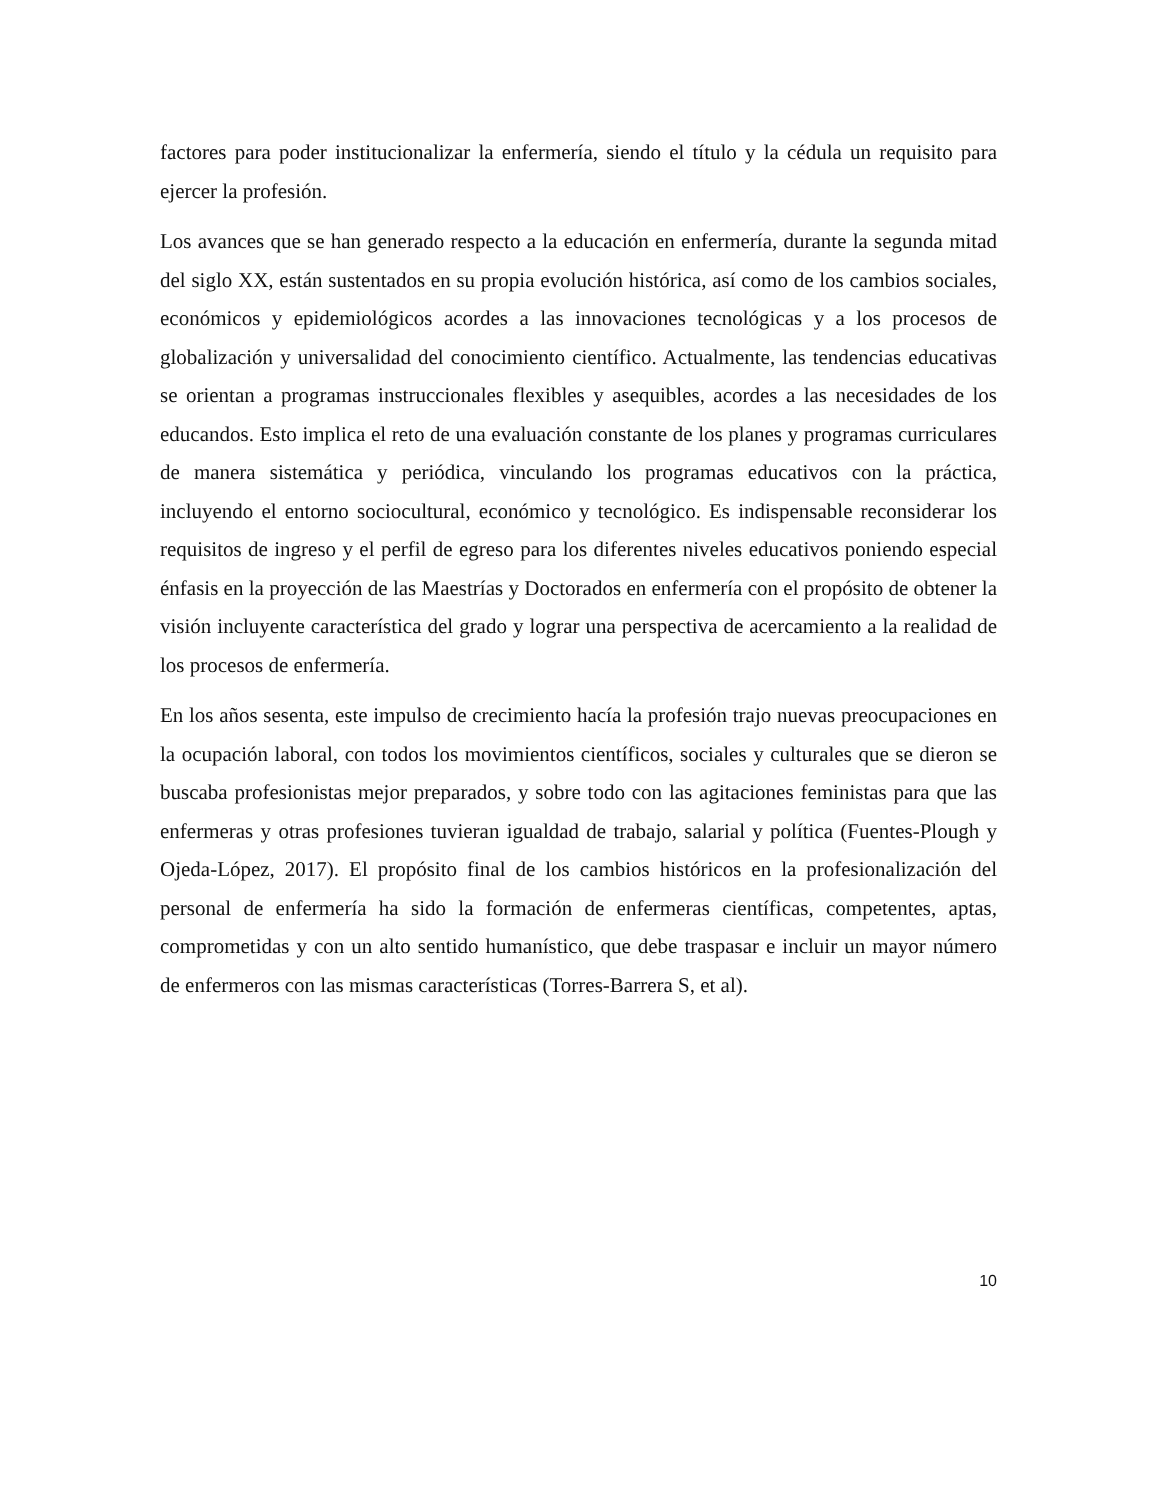factores para poder institucionalizar la enfermería, siendo el título y la cédula un requisito para ejercer la profesión.
Los avances que se han generado respecto a la educación en enfermería, durante la segunda mitad del siglo XX, están sustentados en su propia evolución histórica, así como de los cambios sociales, económicos y epidemiológicos acordes a las innovaciones tecnológicas y a los procesos de globalización y universalidad del conocimiento científico. Actualmente, las tendencias educativas se orientan a programas instruccionales flexibles y asequibles, acordes a las necesidades de los educandos. Esto implica el reto de una evaluación constante de los planes y programas curriculares de manera sistemática y periódica, vinculando los programas educativos con la práctica, incluyendo el entorno sociocultural, económico y tecnológico. Es indispensable reconsiderar los requisitos de ingreso y el perfil de egreso para los diferentes niveles educativos poniendo especial énfasis en la proyección de las Maestrías y Doctorados en enfermería con el propósito de obtener la visión incluyente característica del grado y lograr una perspectiva de acercamiento a la realidad de los procesos de enfermería.
En los años sesenta, este impulso de crecimiento hacía la profesión trajo nuevas preocupaciones en la ocupación laboral, con todos los movimientos científicos, sociales y culturales que se dieron se buscaba profesionistas mejor preparados, y sobre todo con las agitaciones feministas para que las enfermeras y otras profesiones tuvieran igualdad de trabajo, salarial y política (Fuentes-Plough y Ojeda-López, 2017). El propósito final de los cambios históricos en la profesionalización del personal de enfermería ha sido la formación de enfermeras científicas, competentes, aptas, comprometidas y con un alto sentido humanístico, que debe traspasar e incluir un mayor número de enfermeros con las mismas características (Torres-Barrera S, et al).
10